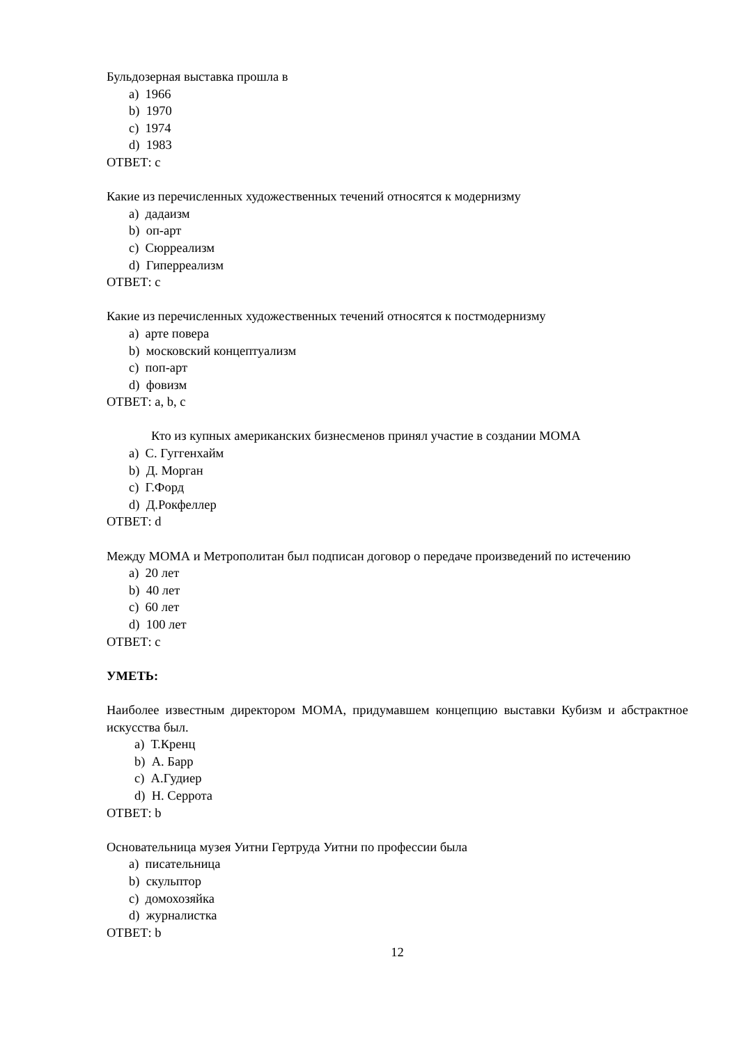Бульдозерная выставка прошла в
a) 1966
b) 1970
c) 1974
d) 1983
ОТВЕТ: c
Какие из перечисленных художественных течений относятся к модернизму
a) дадаизм
b) оп-арт
c) Сюрреализм
d) Гиперреализм
ОТВЕТ: c
Какие из перечисленных художественных течений относятся к постмодернизму
a) арте повера
b) московский концептуализм
c) поп-арт
d) фовизм
ОТВЕТ: a, b, c
Кто из купных американских бизнесменов принял участие в создании МОМА
a) С. Гуггенхайм
b) Д. Морган
c) Г.Форд
d) Д.Рокфеллер
ОТВЕТ: d
Между МОМА и Метрополитан был подписан договор о передаче произведений по истечению
a) 20 лет
b) 40 лет
c) 60 лет
d) 100 лет
ОТВЕТ: c
УМЕТЬ:
Наиболее известным директором МОМА, придумавшем концепцию выставки Кубизм и абстрактное искусства был.
a) Т.Кренц
b) А. Барр
c) А.Гудиер
d) Н. Серрота
ОТВЕТ: b
Основательница музея Уитни Гертруда Уитни по профессии была
a) писательница
b) скульптор
c) домохозяйка
d) журналистка
ОТВЕТ: b
12